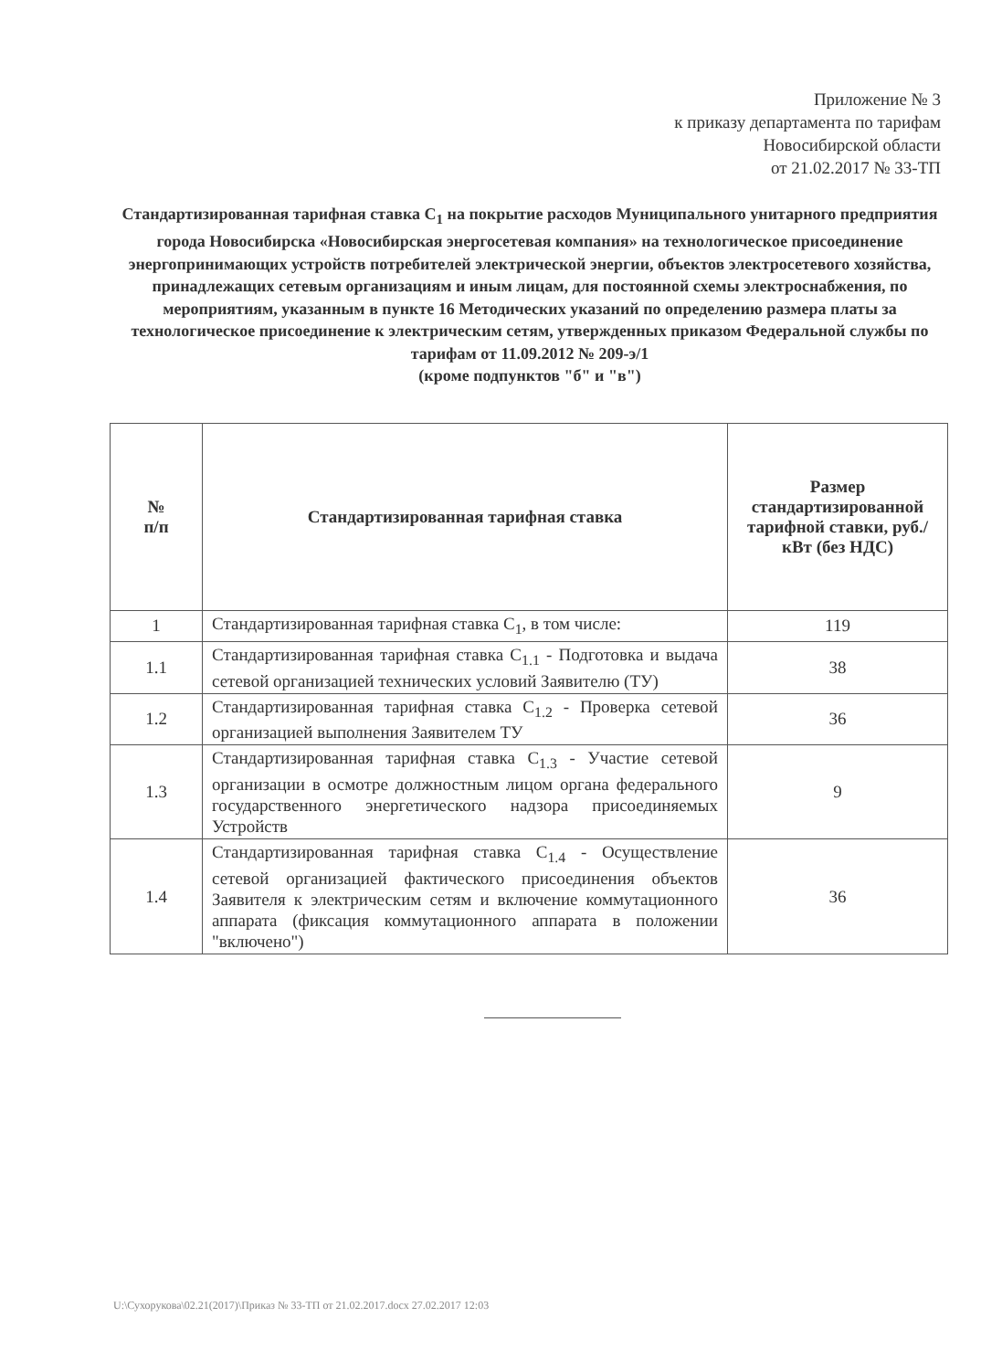Приложение № 3
к приказу департамента по тарифам
Новосибирской области
от 21.02.2017 № 33-ТП
Стандартизированная тарифная ставка С<sub>1</sub> на покрытие расходов Муниципального унитарного предприятия города Новосибирска «Новосибирская энергосетевая компания» на технологическое присоединение энергопринимающих устройств потребителей электрической энергии, объектов электросетевого хозяйства, принадлежащих сетевым организациям и иным лицам, для постоянной схемы электроснабжения, по мероприятиям, указанным в пункте 16 Методических указаний по определению размера платы за технологическое присоединение к электрическим сетям, утвержденных приказом Федеральной службы по тарифам от 11.09.2012 № 209-э/1
(кроме подпунктов "б" и "в")
| № п/п | Стандартизированная тарифная ставка | Размер стандартизированной тарифной ставки, руб./кВт (без НДС) |
| --- | --- | --- |
| 1 | Стандартизированная тарифная ставка С<sub>1</sub>, в том числе: | 119 |
| 1.1 | Стандартизированная тарифная ставка С<sub>1.1</sub> - Подготовка и выдача сетевой организацией технических условий Заявителю (ТУ) | 38 |
| 1.2 | Стандартизированная тарифная ставка С<sub>1.2</sub> - Проверка сетевой организацией выполнения Заявителем ТУ | 36 |
| 1.3 | Стандартизированная тарифная ставка С<sub>1.3</sub> - Участие сетевой организации в осмотре должностным лицом органа федерального государственного энергетического надзора присоединяемых Устройств | 9 |
| 1.4 | Стандартизированная тарифная ставка С<sub>1.4</sub> - Осуществление сетевой организацией фактического присоединения объектов Заявителя к электрическим сетям и включение коммутационного аппарата (фиксация коммутационного аппарата в положении "включено") | 36 |
U:\Сухорукова\02.21(2017)\Приказ № 33-ТП от 21.02.2017.docx 27.02.2017 12:03